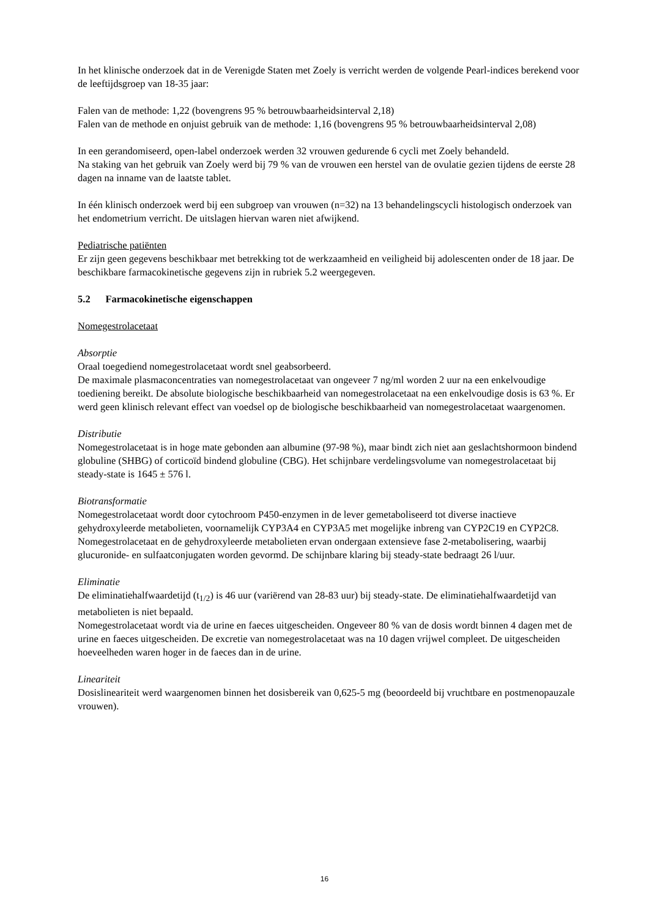In het klinische onderzoek dat in de Verenigde Staten met Zoely is verricht werden de volgende Pearl-indices berekend voor de leeftijdsgroep van 18-35 jaar:
Falen van de methode: 1,22 (bovengrens 95 % betrouwbaarheidsinterval 2,18)
Falen van de methode en onjuist gebruik van de methode: 1,16 (bovengrens 95 % betrouwbaarheidsinterval 2,08)
In een gerandomiseerd, open-label onderzoek werden 32 vrouwen gedurende 6 cycli met Zoely behandeld.
Na staking van het gebruik van Zoely werd bij 79 % van de vrouwen een herstel van de ovulatie gezien tijdens de eerste 28 dagen na inname van de laatste tablet.
In één klinisch onderzoek werd bij een subgroep van vrouwen (n=32) na 13 behandelingscycli histologisch onderzoek van het endometrium verricht. De uitslagen hiervan waren niet afwijkend.
Pediatrische patiënten
Er zijn geen gegevens beschikbaar met betrekking tot de werkzaamheid en veiligheid bij adolescenten onder de 18 jaar. De beschikbare farmacokinetische gegevens zijn in rubriek 5.2 weergegeven.
5.2 Farmacokinetische eigenschappen
Nomegestrolacetaat
Absorptie
Oraal toegediend nomegestrolacetaat wordt snel geabsorbeerd.
De maximale plasmaconcentraties van nomegestrolacetaat van ongeveer 7 ng/ml worden 2 uur na een enkelvoudige toediening bereikt. De absolute biologische beschikbaarheid van nomegestrolacetaat na een enkelvoudige dosis is 63 %. Er werd geen klinisch relevant effect van voedsel op de biologische beschikbaarheid van nomegestrolacetaat waargenomen.
Distributie
Nomegestrolacetaat is in hoge mate gebonden aan albumine (97-98 %), maar bindt zich niet aan geslachtshormoon bindend globuline (SHBG) of corticoïd bindend globuline (CBG). Het schijnbare verdelingsvolume van nomegestrolacetaat bij steady-state is 1645 ± 576 l.
Biotransformatie
Nomegestrolacetaat wordt door cytochroom P450-enzymen in de lever gemetaboliseerd tot diverse inactieve gehydroxyleerde metabolieten, voornamelijk CYP3A4 en CYP3A5 met mogelijke inbreng van CYP2C19 en CYP2C8. Nomegestrolacetaat en de gehydroxyleerde metabolieten ervan ondergaan extensieve fase 2-metabolisering, waarbij glucuronide- en sulfaatconjugaten worden gevormd. De schijnbare klaring bij steady-state bedraagt 26 l/uur.
Eliminatie
De eliminatiehalfwaardetijd (t<sub>1/2</sub>) is 46 uur (variërend van 28-83 uur) bij steady-state. De eliminatiehalfwaardetijd van metabolieten is niet bepaald.
Nomegestrolacetaat wordt via de urine en faeces uitgescheiden. Ongeveer 80 % van de dosis wordt binnen 4 dagen met de urine en faeces uitgescheiden. De excretie van nomegestrolacetaat was na 10 dagen vrijwel compleet. De uitgescheiden hoeveelheden waren hoger in de faeces dan in de urine.
Lineariteit
Dosislineariteit werd waargenomen binnen het dosisbereik van 0,625-5 mg (beoordeeld bij vruchtbare en postmenopauzale vrouwen).
16